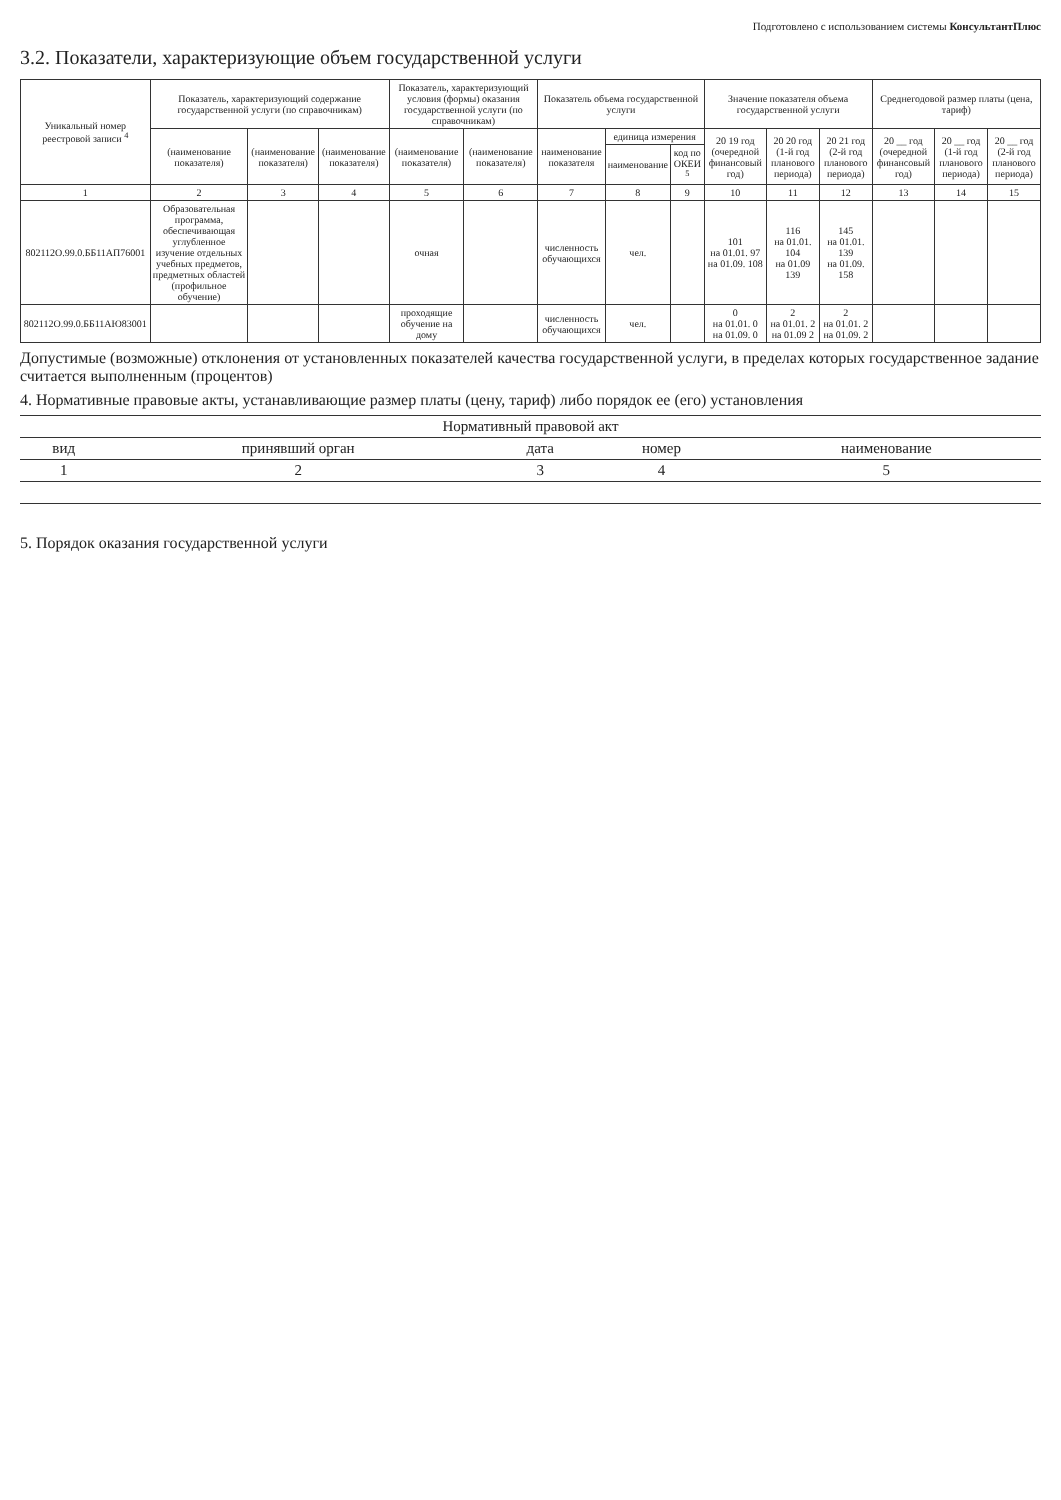Подготовлено с использованием системы КонсультантПлюс
3.2. Показатели, характеризующие объем государственной услуги
| Уникальный номер реестровой записи <sup>4</sup> | Показатель, характеризующий содержание государственной услуги (по справочникам) | | | Показатель, характеризующий условия (формы) оказания государственной услуги (по справочникам) | | Показатель объема государственной услуги | | | Значение показателя объема государственной услуги | | | Среднегодовой размер платы (цена, тариф) | | |
| --- | --- | --- | --- | --- | --- | --- | --- | --- | --- | --- | --- | --- | --- | --- |
| | (наименование показателя) | (наименование показателя) | (наименование показателя) | (наименование показателя) | (наименование показателя) | наименование показателя | единица измерения | | 20 19 год (очередной финансовый год) | 20 20 год (1-й год планового периода) | 20 21 год (2-й год планового периода) | 20 __ год (очередной финансовый год) | 20 __ год (1-й год планового периода) | 20 __ год (2-й год планового периода) |
| | | | | | | | наименование | код по ОКЕИ <sup>5</sup> | | | | | | |
| 1 | 2 | 3 | 4 | 5 | 6 | 7 | 8 | 9 | 10 | 11 | 12 | 13 | 14 | 15 |
| 802112О.99.0.ББ11АП76001 | Образовательная программа, обеспечивающая углубленное изучение отдельных учебных предметов, предметных областей (профильное обучение) | | | очная | | численность обучающихся | чел. | | 101 на 01.01. 97 на 01.09. 108 | 116 на 01.01. 104 на 01.09 139 | 145 на 01.01. 139 на 01.09. 158 | | | |
| 802112О.99.0.ББ11АЮ83001 | | | | проходящие обучение на дому | | численность обучающихся | чел. | | 0 на 01.01. 0 на 01.09. 0 | 2 на 01.01. 2 на 01.09 2 | 2 на 01.01. 2 на 01.09. 2 | | | |
Допустимые (возможные) отклонения от установленных показателей качества государственной услуги, в пределах которых государственное задание считается выполненным (процентов)
4. Нормативные правовые акты, устанавливающие размер платы (цену, тариф) либо порядок ее (его) установления
| Нормативный правовой акт | | | | |
| --- | --- | --- | --- | --- |
| вид | принявший орган | дата | номер | наименование |
| 1 | 2 | 3 | 4 | 5 |
5. Порядок оказания государственной услуги